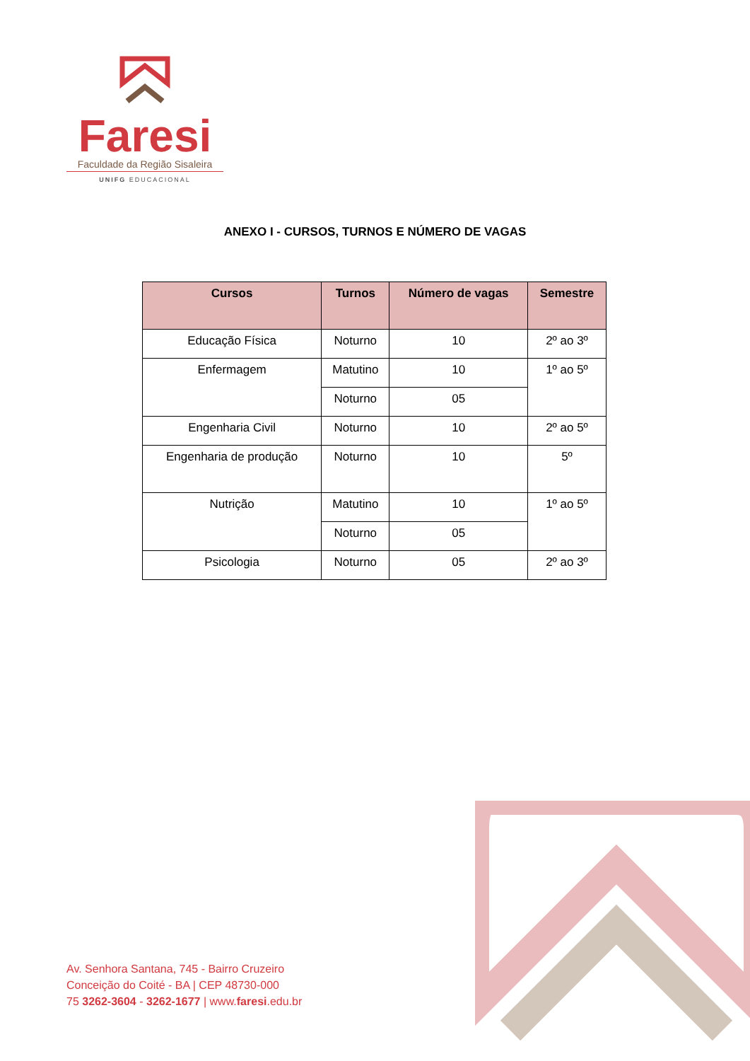Faresi
Faculdade da Região Sisaleira
UNIFG EDUCACIONAL
ANEXO I - CURSOS, TURNOS E NÚMERO DE VAGAS
| Cursos | Turnos | Número de vagas | Semestre |
| --- | --- | --- | --- |
| Educação Física | Noturno | 10 | 2º ao 3º |
| Enfermagem | Matutino | 10 | 1º ao 5º |
| | Noturno | 05 | |
| Engenharia Civil | Noturno | 10 | 2º ao 5º |
| Engenharia de produção | Noturno | 10 | 5º |
| Nutrição | Matutino | 10 | 1º ao 5º |
| | Noturno | 05 | |
| Psicologia | Noturno | 05 | 2º ao 3º |
Av. Senhora Santana, 745 - Bairro Cruzeiro
Conceição do Coité - BA | CEP 48730-000
75 3262-3604 - 3262-1677 | www.faresi.edu.br